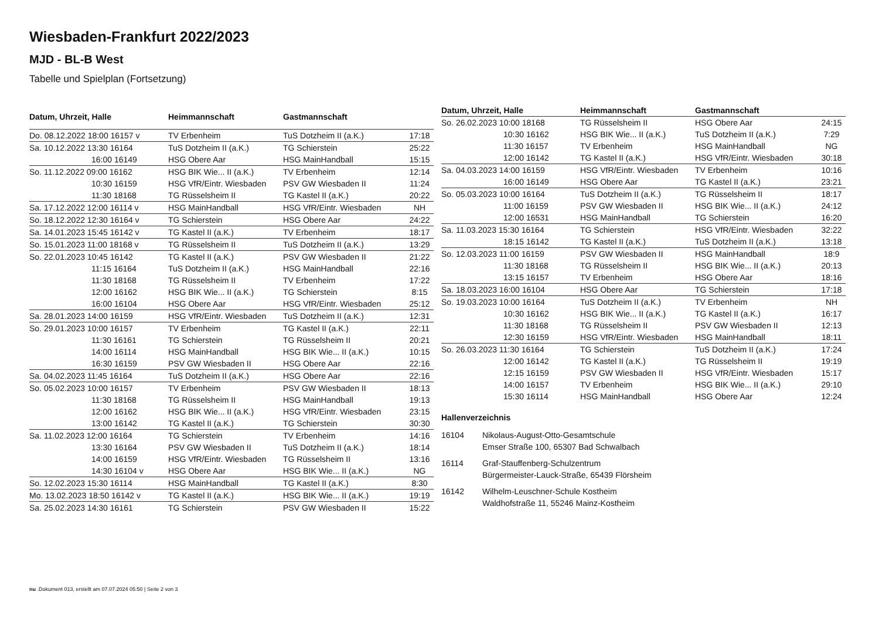Wiesbaden-Frankfurt 2022/2023
MJD - BL-B West
Tabelle und Spielplan (Fortsetzung)
| Datum, Uhrzeit, Halle | Heimmannschaft | Gastmannschaft | |
| --- | --- | --- | --- |
| Do. 08.12.2022 18:00 16157 v | TV Erbenheim | TuS Dotzheim II (a.K.) | 17:18 |
| Sa. 10.12.2022 13:30 16164 | TuS Dotzheim II (a.K.) | TG Schierstein | 25:22 |
| 16:00 16149 | HSG Obere Aar | HSG MainHandball | 15:15 |
| So. 11.12.2022 09:00 16162 | HSG BIK Wie... II (a.K.) | TV Erbenheim | 12:14 |
| 10:30 16159 | HSG VfR/Eintr. Wiesbaden | PSV GW Wiesbaden II | 11:24 |
| 11:30 18168 | TG Rüsselsheim II | TG Kastel II (a.K.) | 20:22 |
| Sa. 17.12.2022 12:00 16114 v | HSG MainHandball | HSG VfR/Eintr. Wiesbaden | NH |
| So. 18.12.2022 12:30 16164 v | TG Schierstein | HSG Obere Aar | 24:22 |
| Sa. 14.01.2023 15:45 16142 v | TG Kastel II (a.K.) | TV Erbenheim | 18:17 |
| So. 15.01.2023 11:00 18168 v | TG Rüsselsheim II | TuS Dotzheim II (a.K.) | 13:29 |
| So. 22.01.2023 10:45 16142 | TG Kastel II (a.K.) | PSV GW Wiesbaden II | 21:22 |
| 11:15 16164 | TuS Dotzheim II (a.K.) | HSG MainHandball | 22:16 |
| 11:30 18168 | TG Rüsselsheim II | TV Erbenheim | 17:22 |
| 12:00 16162 | HSG BIK Wie... II (a.K.) | TG Schierstein | 8:15 |
| 16:00 16104 | HSG Obere Aar | HSG VfR/Eintr. Wiesbaden | 25:12 |
| Sa. 28.01.2023 14:00 16159 | HSG VfR/Eintr. Wiesbaden | TuS Dotzheim II (a.K.) | 12:31 |
| So. 29.01.2023 10:00 16157 | TV Erbenheim | TG Kastel II (a.K.) | 22:11 |
| 11:30 16161 | TG Schierstein | TG Rüsselsheim II | 20:21 |
| 14:00 16114 | HSG MainHandball | HSG BIK Wie... II (a.K.) | 10:15 |
| 16:30 16159 | PSV GW Wiesbaden II | HSG Obere Aar | 22:16 |
| Sa. 04.02.2023 11:45 16164 | TuS Dotzheim II (a.K.) | HSG Obere Aar | 22:16 |
| So. 05.02.2023 10:00 16157 | TV Erbenheim | PSV GW Wiesbaden II | 18:13 |
| 11:30 18168 | TG Rüsselsheim II | HSG MainHandball | 19:13 |
| 12:00 16162 | HSG BIK Wie... II (a.K.) | HSG VfR/Eintr. Wiesbaden | 23:15 |
| 13:00 16142 | TG Kastel II (a.K.) | TG Schierstein | 30:30 |
| Sa. 11.02.2023 12:00 16164 | TG Schierstein | TV Erbenheim | 14:16 |
| 13:30 16164 | PSV GW Wiesbaden II | TuS Dotzheim II (a.K.) | 18:14 |
| 14:00 16159 | HSG VfR/Eintr. Wiesbaden | TG Rüsselsheim II | 13:16 |
| 14:30 16104 v | HSG Obere Aar | HSG BIK Wie... II (a.K.) | NG |
| So. 12.02.2023 15:30 16114 | HSG MainHandball | TG Kastel II (a.K.) | 8:30 |
| Mo. 13.02.2023 18:50 16142 v | TG Kastel II (a.K.) | HSG BIK Wie... II (a.K.) | 19:19 |
| Sa. 25.02.2023 14:30 16161 | TG Schierstein | PSV GW Wiesbaden II | 15:22 |
| Datum, Uhrzeit, Halle | Heimmannschaft | Gastmannschaft | |
| --- | --- | --- | --- |
| So. 26.02.2023 10:00 18168 | TG Rüsselsheim II | HSG Obere Aar | 24:15 |
| 10:30 16162 | HSG BIK Wie... II (a.K.) | TuS Dotzheim II (a.K.) | 7:29 |
| 11:30 16157 | TV Erbenheim | HSG MainHandball | NG |
| 12:00 16142 | TG Kastel II (a.K.) | HSG VfR/Eintr. Wiesbaden | 30:18 |
| Sa. 04.03.2023 14:00 16159 | HSG VfR/Eintr. Wiesbaden | TV Erbenheim | 10:16 |
| 16:00 16149 | HSG Obere Aar | TG Kastel II (a.K.) | 23:21 |
| So. 05.03.2023 10:00 16164 | TuS Dotzheim II (a.K.) | TG Rüsselsheim II | 18:17 |
| 11:00 16159 | PSV GW Wiesbaden II | HSG BIK Wie... II (a.K.) | 24:12 |
| 12:00 16531 | HSG MainHandball | TG Schierstein | 16:20 |
| Sa. 11.03.2023 15:30 16164 | TG Schierstein | HSG VfR/Eintr. Wiesbaden | 32:22 |
| 18:15 16142 | TG Kastel II (a.K.) | TuS Dotzheim II (a.K.) | 13:18 |
| So. 12.03.2023 11:00 16159 | PSV GW Wiesbaden II | HSG MainHandball | 18:9 |
| 11:30 18168 | TG Rüsselsheim II | HSG BIK Wie... II (a.K.) | 20:13 |
| 13:15 16157 | TV Erbenheim | HSG Obere Aar | 18:16 |
| Sa. 18.03.2023 16:00 16104 | HSG Obere Aar | TG Schierstein | 17:18 |
| So. 19.03.2023 10:00 16164 | TuS Dotzheim II (a.K.) | TV Erbenheim | NH |
| 10:30 16162 | HSG BIK Wie... II (a.K.) | TG Kastel II (a.K.) | 16:17 |
| 11:30 18168 | TG Rüsselsheim II | PSV GW Wiesbaden II | 12:13 |
| 12:30 16159 | HSG VfR/Eintr. Wiesbaden | HSG MainHandball | 18:11 |
| So. 26.03.2023 11:30 16164 | TG Schierstein | TuS Dotzheim II (a.K.) | 17:24 |
| 12:00 16142 | TG Kastel II (a.K.) | TG Rüsselsheim II | 19:19 |
| 12:15 16159 | PSV GW Wiesbaden II | HSG VfR/Eintr. Wiesbaden | 15:17 |
| 14:00 16157 | TV Erbenheim | HSG BIK Wie... II (a.K.) | 29:10 |
| 15:30 16114 | HSG MainHandball | HSG Obere Aar | 12:24 |
Hallenverzeichnis
16104 Nikolaus-August-Otto-Gesamtschule
Emser Straße 100, 65307 Bad Schwalbach
16114 Graf-Stauffenberg-Schulzentrum
Bürgermeister-Lauck-Straße, 65439 Flörsheim
16142 Wilhelm-Leuschner-Schule Kostheim
Waldhofstraße 11, 55246 Mainz-Kostheim
nu .Dokument 013, erstellt am 07.07.2024 05:50 | Seite 2 von 3